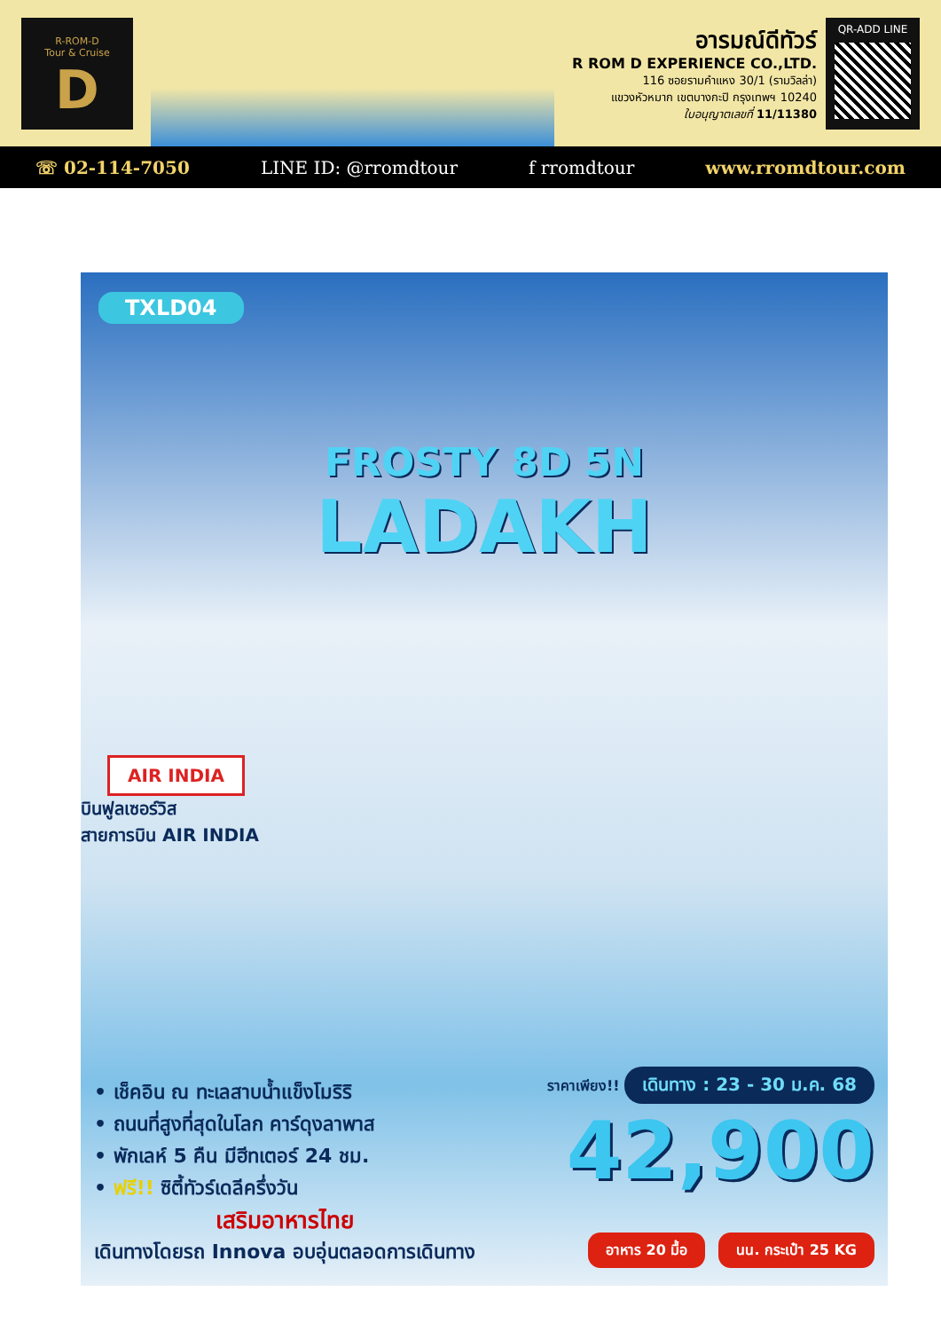R-ROM-D
Tour & Cruise
D
อารมณ์ดีทัวร์
R ROM D EXPERIENCE CO.,LTD.
116 ซอยรามคำแหง 30/1 (รามวิลล่า)
แขวงหัวหมาก เขตบางกะปิ กรุงเทพฯ 10240
ใบอนุญาตเลขที่ 11/11380
QR-ADD LINE
☏ 02-114-7050 LINE ID: @rromdtour f rromdtour www.rromdtour.com
TXLD04
FROSTY 8D 5N
LADAKH
AIR INDIA
บินฟูลเซอร์วิส
สายการบิน AIR INDIA
• เช็คอิน ณ ทะเลสาบน้ำแข็งโมริริ
• ถนนที่สูงที่สุดในโลก คาร์ดุงลาพาส
• พักเลห์ 5 คืน มีฮีทเตอร์ 24 ชม.
• ฟรี!! ซิตี้ทัวร์เดลีครึ่งวัน
เสริมอาหารไทย
เดินทางโดยรถ Innova อบอุ่นตลอดการเดินทาง
ราคาเพียง!! เดินทาง : 23 - 30 ม.ค. 68
42,900
อาหาร 20 มื้อ นน. กระเป๋า 25 KG